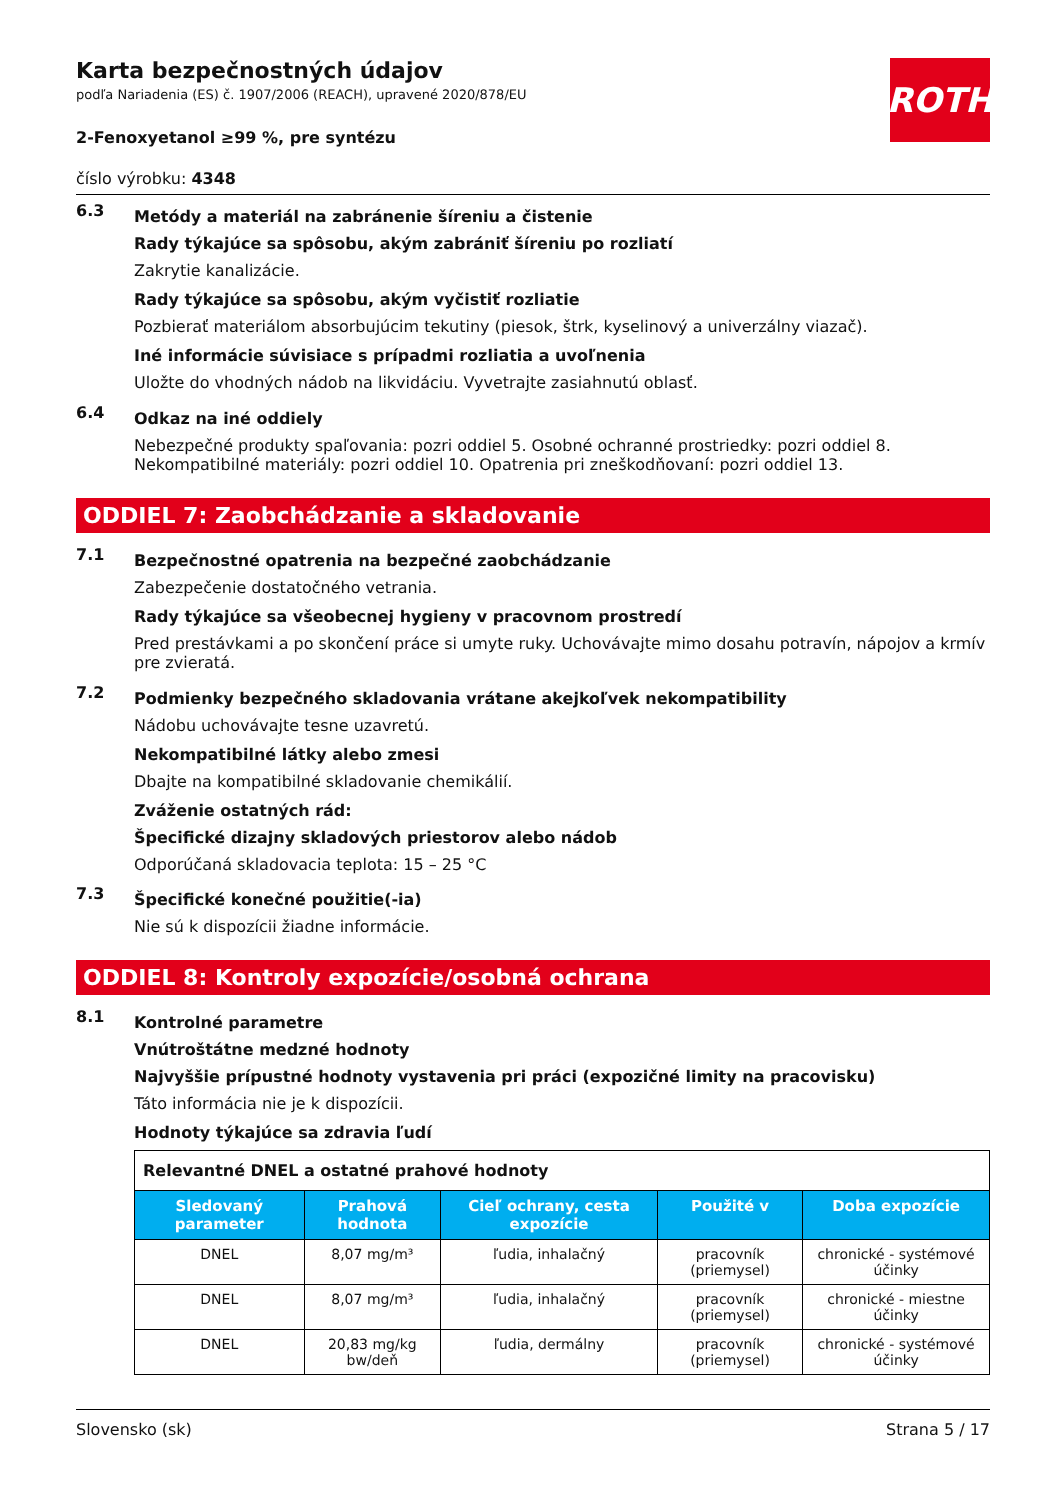ROTH
Karta bezpečnostných údajov
podľa Nariadenia (ES) č. 1907/2006 (REACH), upravené 2020/878/EU
2-Fenoxyetanol ≥99 %, pre syntézu
číslo výrobku: 4348
6.3
Metódy a materiál na zabránenie šíreniu a čistenie
Rady týkajúce sa spôsobu, akým zabrániť šíreniu po rozliatí
Zakrytie kanalizácie.
Rady týkajúce sa spôsobu, akým vyčistiť rozliatie
Pozbierať materiálom absorbujúcim tekutiny (piesok, štrk, kyselinový a univerzálny viazač).
Iné informácie súvisiace s prípadmi rozliatia a uvoľnenia
Uložte do vhodných nádob na likvidáciu. Vyvetrajte zasiahnutú oblasť.
6.4
Odkaz na iné oddiely
Nebezpečné produkty spaľovania: pozri oddiel 5. Osobné ochranné prostriedky: pozri oddiel 8. Nekompatibilné materiály: pozri oddiel 10. Opatrenia pri zneškodňovaní: pozri oddiel 13.
ODDIEL 7: Zaobchádzanie a skladovanie
7.1
Bezpečnostné opatrenia na bezpečné zaobchádzanie
Zabezpečenie dostatočného vetrania.
Rady týkajúce sa všeobecnej hygieny v pracovnom prostredí
Pred prestávkami a po skončení práce si umyte ruky. Uchovávajte mimo dosahu potravín, nápojov a krmív pre zvieratá.
7.2
Podmienky bezpečného skladovania vrátane akejkoľvek nekompatibility
Nádobu uchovávajte tesne uzavretú.
Nekompatibilné látky alebo zmesi
Dbajte na kompatibilné skladovanie chemikálií.
Zváženie ostatných rád:
Špecifické dizajny skladových priestorov alebo nádob
Odporúčaná skladovacia teplota: 15 – 25 °C
7.3
Špecifické konečné použitie(-ia)
Nie sú k dispozícii žiadne informácie.
ODDIEL 8: Kontroly expozície/osobná ochrana
8.1
Kontrolné parametre
Vnútroštátne medzné hodnoty
Najvyššie prípustné hodnoty vystavenia pri práci (expozičné limity na pracovisku)
Táto informácia nie je k dispozícii.
Hodnoty týkajúce sa zdravia ľudí
| Relevantné DNEL a ostatné prahové hodnoty | | | | |
| Sledovaný parameter | Prahová hodnota | Cieľ ochrany, cesta expozície | Použité v | Doba expozície |
| DNEL | 8,07 mg/m³ | ľudia, inhalačný | pracovník (priemysel) | chronické - systémové účinky |
| DNEL | 8,07 mg/m³ | ľudia, inhalačný | pracovník (priemysel) | chronické - miestne účinky |
| DNEL | 20,83 mg/kg bw/deň | ľudia, dermálny | pracovník (priemysel) | chronické - systémové účinky |
Slovensko (sk) Strana 5 / 17